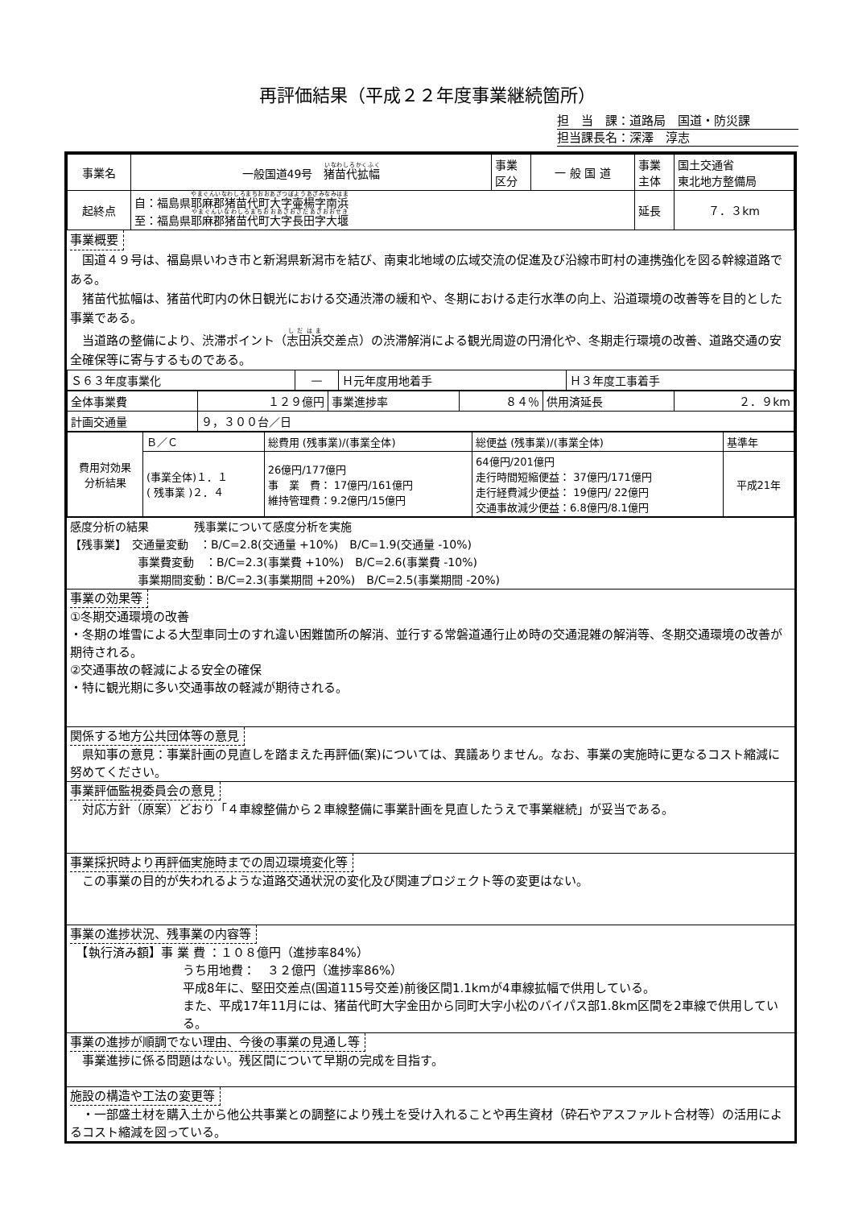再評価結果（平成２２年度事業継続箇所）
担　当　課：道路局　国道・防災課
担当課長名：深澤　淳志
| 事業名 | 一般国道49号 猪苗代拡幅 | 事業 区分 | 一 般 国 道 | 事業 主体 | 国土交通省 東北地方整備局 |
| 起終点 | 自：福島県 耶麻郡猪苗代町大字壷楊字南浜 至：福島県 耶麻郡猪苗代町大字長田字大堰 | | | 延長 | ７．３km |
事業概要
　国道４９号は、福島県いわき市と新潟県新潟市を結び、南東北地域の広域交流の促進及び沿線市町村の連携強化を図る幹線道路である。
　猪苗代拡幅は、猪苗代町内の休日観光における交通渋滞の緩和や、冬期における走行水準の向上、沿道環境の改善等を目的とした事業である。
　当道路の整備により、渋滞ポイント（志田浜交差点）の渋滞解消による観光周遊の円滑化や、冬期走行環境の改善、道路交通の安全確保等に寄与するものである。
| Ｓ６３年度事業化 | — | Ｈ元年度用地着手 | Ｈ３年度工事着手 |
| 全体事業費 | １２９億円 | 事業進捗率 | ８４％ | 供用済延長 | ２．９km |
| 計画交通量 | ９，３００台／日 | | | | |
| 費用対効果 分析結果 | Ｂ／Ｃ | 総費用 (残事業)/(事業全体) | 総便益 (残事業)/(事業全体) | 基準年 |
| | (事業全体)１．１ ( 残事業 )２．４ | 26億円/177億円 事 業 費： 17億円/161億円 維持管理費：9.2億円/15億円 | 64億円/201億円 走行時間短縮便益： 37億円/171億円 走行経費減少便益： 19億円/ 22億円 交通事故減少便益：6.8億円/8.1億円 | 平成21年 |
感度分析の結果　　　　残事業について感度分析を実施
【残事業】　交通量変動　：B/C=2.8(交通量 +10%)　B/C=1.9(交通量 -10%)
　　　　　　事業費変動　：B/C=2.3(事業費 +10%)　B/C=2.6(事業費 -10%)
　　　　　　事業期間変動：B/C=2.3(事業期間 +20%)　B/C=2.5(事業期間 -20%)
事業の効果等
①冬期交通環境の改善
・冬期の堆雪による大型車同士のすれ違い困難箇所の解消、並行する常磐道通行止め時の交通混雑の解消等、冬期交通環境の改善が期待される。
②交通事故の軽減による安全の確保
・特に観光期に多い交通事故の軽減が期待される。
関係する地方公共団体等の意見
　県知事の意見：事業計画の見直しを踏まえた再評価(案)については、異議ありません。なお、事業の実施時に更なるコスト縮減に努めてください。
事業評価監視委員会の意見
　対応方針（原案）どおり「４車線整備から２車線整備に事業計画を見直したうえで事業継続」が妥当である。
事業採択時より再評価実施時までの周辺環境変化等
　この事業の目的が失われるような道路交通状況の変化及び関連プロジェクト等の変更はない。
事業の進捗状況、残事業の内容等
　【執行済み額】事 業 費 ：１０８億円（進捗率84%）
うち用地費：　３２億円（進捗率86%）
平成8年に、堅田交差点(国道115号交差)前後区間1.1kmが4車線拡幅で供用している。
また、平成17年11月には、猪苗代町大字金田から同町大字小松のバイパス部1.8km区間を2車線で供用している。
事業の進捗が順調でない理由、今後の事業の見通し等
　事業進捗に係る問題はない。残区間について早期の完成を目指す。
施設の構造や工法の変更等
　・一部盛土材を購入土から他公共事業との調整により残土を受け入れることや再生資材（砕石やアスファルト合材等）の活用によるコスト縮減を図っている。